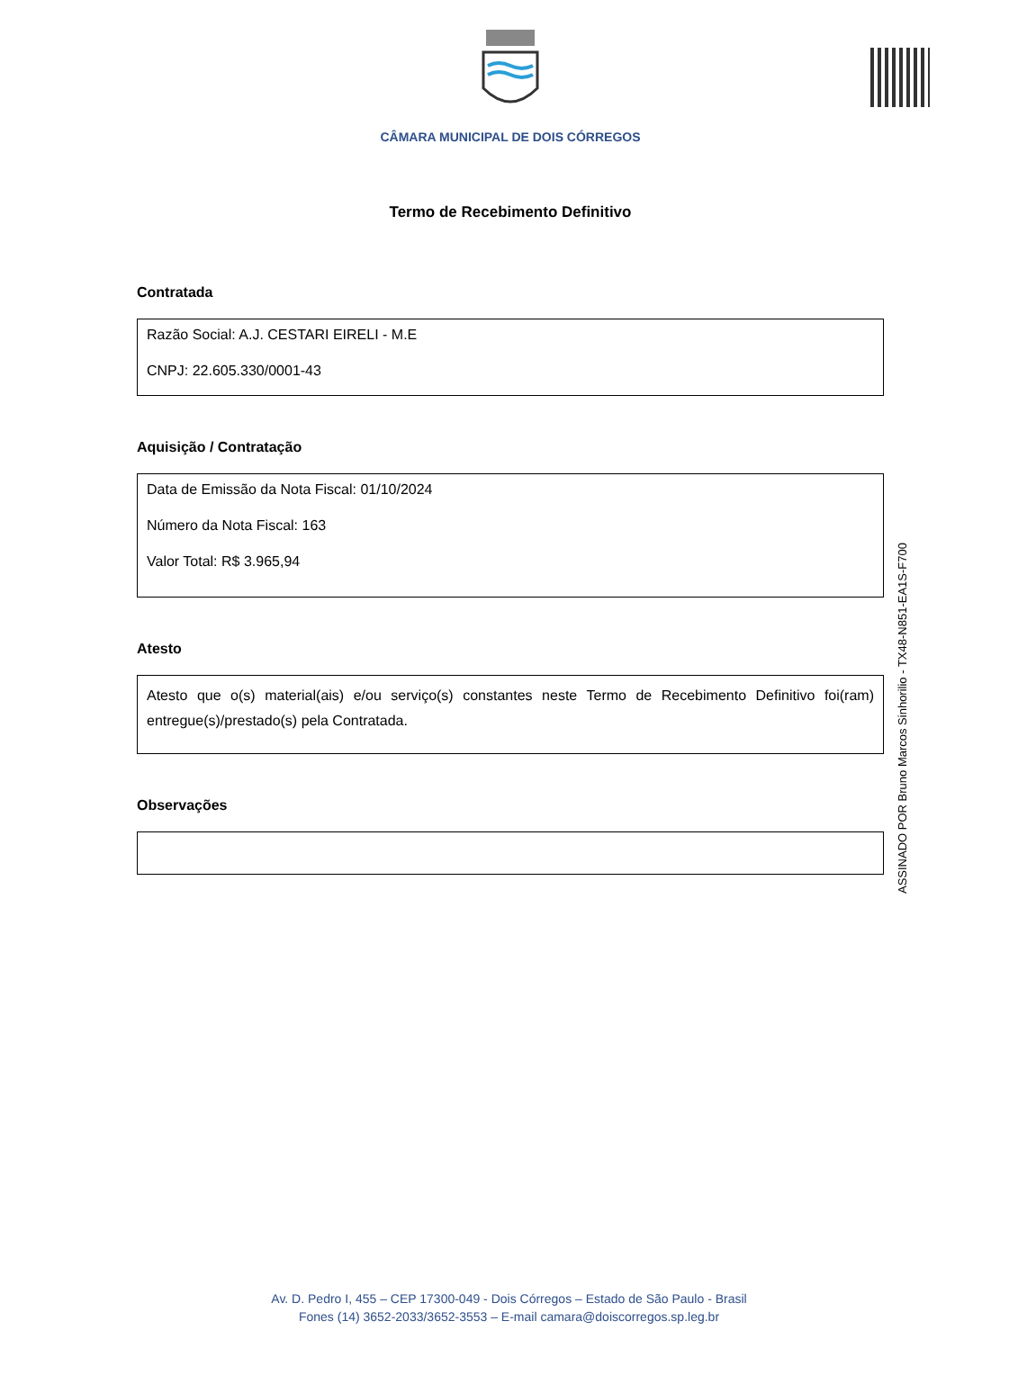CÂMARA MUNICIPAL DE DOIS CÓRREGOS
Termo de Recebimento Definitivo
Contratada
Razão Social: A.J. CESTARI EIRELI - M.E
CNPJ: 22.605.330/0001-43
Aquisição / Contratação
Data de Emissão da Nota Fiscal: 01/10/2024
Número da Nota Fiscal: 163
Valor Total: R$ 3.965,94
Atesto
Atesto que o(s) material(ais) e/ou serviço(s) constantes neste Termo de Recebimento Definitivo foi(ram) entregue(s)/prestado(s) pela Contratada.
Observações
ASSINADO POR Bruno Marcos Sinhorilio - TX48-N851-EA1S-F700
Av. D. Pedro I, 455 – CEP 17300-049 - Dois Córregos – Estado de São Paulo - Brasil
Fones (14) 3652-2033/3652-3553 – E-mail camara@doiscorregos.sp.leg.br